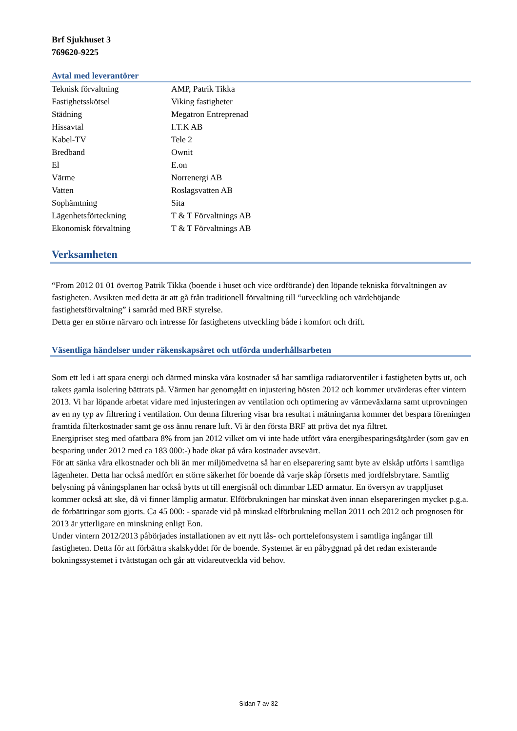Brf Sjukhuset 3
769620-9225
Avtal med leverantörer
| Teknisk förvaltning | AMP, Patrik Tikka |
| Fastighetsskötsel | Viking fastigheter |
| Städning | Megatron Entreprenad |
| Hissavtal | I.T.K AB |
| Kabel-TV | Tele 2 |
| Bredband | Ownit |
| El | E.on |
| Värme | Norrenergi AB |
| Vatten | Roslagsvatten AB |
| Sophämtning | Sita |
| Lägenhetsförteckning | T & T Förvaltnings AB |
| Ekonomisk förvaltning | T & T Förvaltnings AB |
Verksamheten
“From 2012 01 01 övertog Patrik Tikka (boende i huset och vice ordförande) den löpande tekniska förvaltningen av fastigheten. Avsikten med detta är att gå från traditionell förvaltning till “utveckling och värdehöjande fastighetsförvaltning” i samråd med BRF styrelse.
Detta ger en större närvaro och intresse för fastighetens utveckling både i komfort och drift.
Väsentliga händelser under räkenskapsåret och utförda underhållsarbeten
Som ett led i att spara energi och därmed minska våra kostnader så har samtliga radiatorventiler i fastigheten bytts ut, och takets gamla isolering bättrats på. Värmen har genomgått en injustering hösten 2012 och kommer utvärderas efter vintern 2013. Vi har löpande arbetat vidare med injusteringen av ventilation och optimering av värmeväxlarna samt utprovningen av en ny typ av filtrering i ventilation. Om denna filtrering visar bra resultat i mätningarna kommer det bespara föreningen framtida filterkostnader samt ge oss ännu renare luft. Vi är den första BRF att pröva det nya filtret.
Energipriset steg med ofattbara 8% from jan 2012 vilket om vi inte hade utfört våra energibesparingsåtgärder (som gav en besparing under 2012 med ca 183 000:-) hade ökat på våra kostnader avsevärt.
För att sänka våra elkostnader och bli än mer miljömedvetna så har en elseparering samt byte av elskåp utförts i samtliga lägenheter. Detta har också medfört en större säkerhet för boende då varje skåp försetts med jordfelsbrytare. Samtlig belysning på våningsplanen har också bytts ut till energisnål och dimmbar LED armatur. En översyn av trappljuset kommer också att ske, då vi finner lämplig armatur. Elförbrukningen har minskat även innan elsepareringen mycket p.g.a. de förbättringar som gjorts. Ca 45 000: - sparade vid på minskad elförbrukning mellan 2011 och 2012 och prognosen för 2013 är ytterligare en minskning enligt Eon.
Under vintern 2012/2013 påbörjades installationen av ett nytt lås- och porttelefonsystem i samtliga ingångar till fastigheten. Detta för att förbättra skalskyddet för de boende. Systemet är en påbyggnad på det redan existerande bokningssystemet i tvättstugan och går att vidareutveckla vid behov.
Sidan 7 av 32